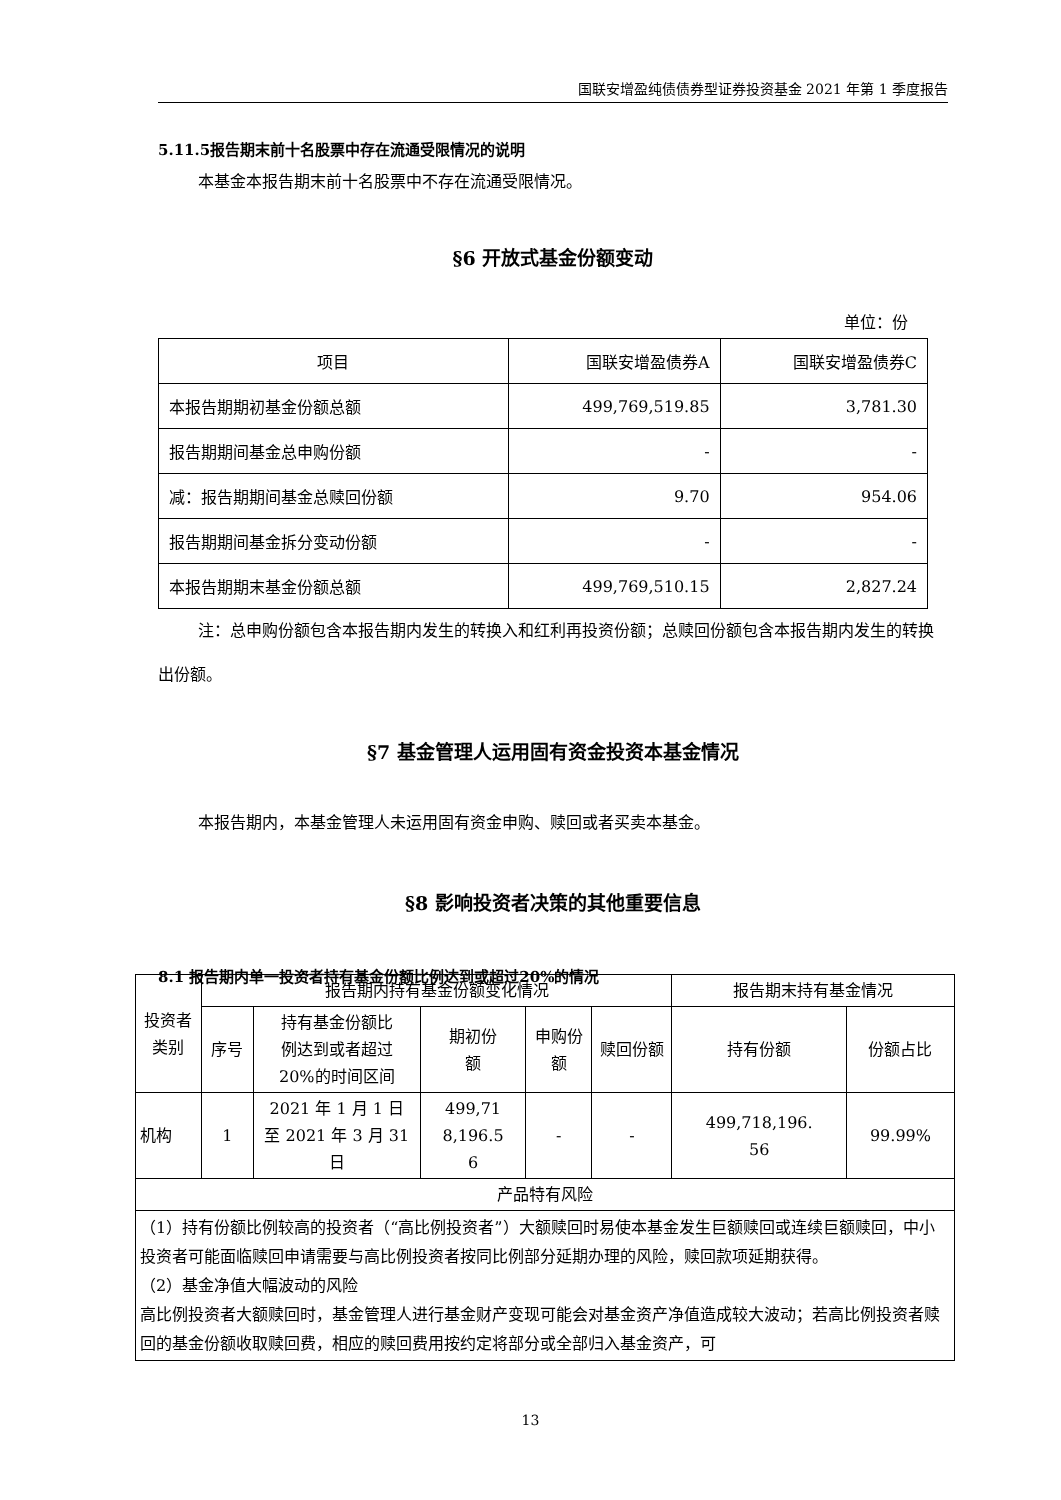国联安增盈纯债债券型证券投资基金 2021 年第 1 季度报告
5.11.5报告期末前十名股票中存在流通受限情况的说明
本基金本报告期末前十名股票中不存在流通受限情况。
§6 开放式基金份额变动
单位：份
| 项目 | 国联安增盈债券A | 国联安增盈债券C |
| --- | --- | --- |
| 本报告期期初基金份额总额 | 499,769,519.85 | 3,781.30 |
| 报告期期间基金总申购份额 | - | - |
| 减：报告期期间基金总赎回份额 | 9.70 | 954.06 |
| 报告期期间基金拆分变动份额 | - | - |
| 本报告期期末基金份额总额 | 499,769,510.15 | 2,827.24 |
注：总申购份额包含本报告期内发生的转换入和红利再投资份额；总赎回份额包含本报告期内发生的转换出份额。
§7 基金管理人运用固有资金投资本基金情况
本报告期内，本基金管理人未运用固有资金申购、赎回或者买卖本基金。
§8 影响投资者决策的其他重要信息
8.1 报告期内单一投资者持有基金份额比例达到或超过20%的情况
| 投资者 类别 | 报告期内持有基金份额变化情况 | | | | | 报告期末持有基金情况 | |
| --- | --- | --- | --- | --- | --- | --- | --- |
| | 序号 | 持有基金份额比 例达到或者超过 20%的时间区间 | 期初份 额 | 申购份 额 | 赎回份额 | 持有份额 | 份额占比 |
| 机构 | 1 | 2021 年 1 月 1 日 至 2021 年 3 月 31 日 | 499,71 8,196.5 6 | - | - | 499,718,196. 56 | 99.99% |
| 产品特有风险 | | | | | | | |
| （1）持有份额比例较高的投资者（“高比例投资者”）大额赎回时易使本基金发生巨额赎回或连续巨额赎回，中小投资者可能面临赎回申请需要与高比例投资者按同比例部分延期办理的风险，赎回款项延期获得。 （2）基金净值大幅波动的风险 高比例投资者大额赎回时，基金管理人进行基金财产变现可能会对基金资产净值造成较大波动；若高比例投资者赎回的基金份额收取赎回费，相应的赎回费用按约定将部分或全部归入基金资产，可 | | | | | | | |
13